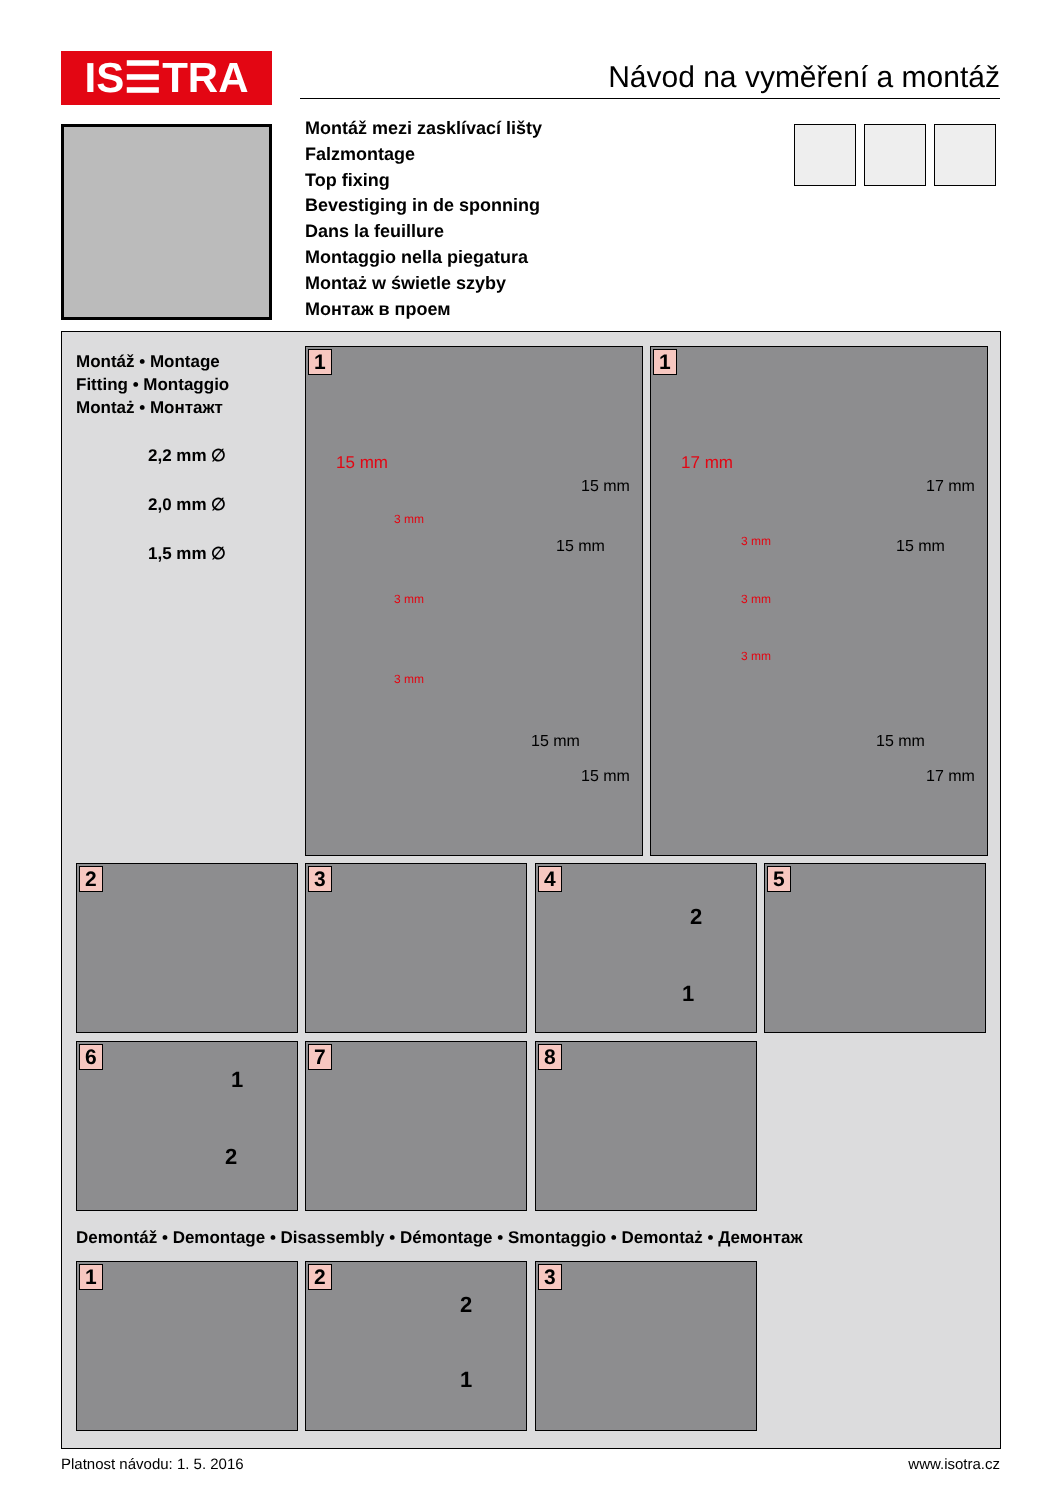IS☰TRA Návod na vyměření a montáž
Montáž mezi zasklívací lišty
Falzmontage
Top fixing
Bevestiging in de sponning
Dans la feuillure
Montaggio nella piegatura
Montaż w świetle szyby
Монтаж в проем
Montáž • Montage
Fitting • Montaggio
Montaż • Монтажт
2,2 mm ∅
2,0 mm ∅
1,5 mm ∅
1
15 mm
3 mm
3 mm
3 mm
15 mm
15 mm
15 mm
15 mm
1
17 mm
3 mm
3 mm
3 mm
17 mm
15 mm
15 mm
17 mm
2 3
4
2
1
5
6
1
2
7 8
Demontáž • Demontage • Disassembly • Démontage • Smontaggio • Demontaż • Демонтаж
1
2
2
1
3
Platnost návodu: 1. 5. 2016 www.isotra.cz